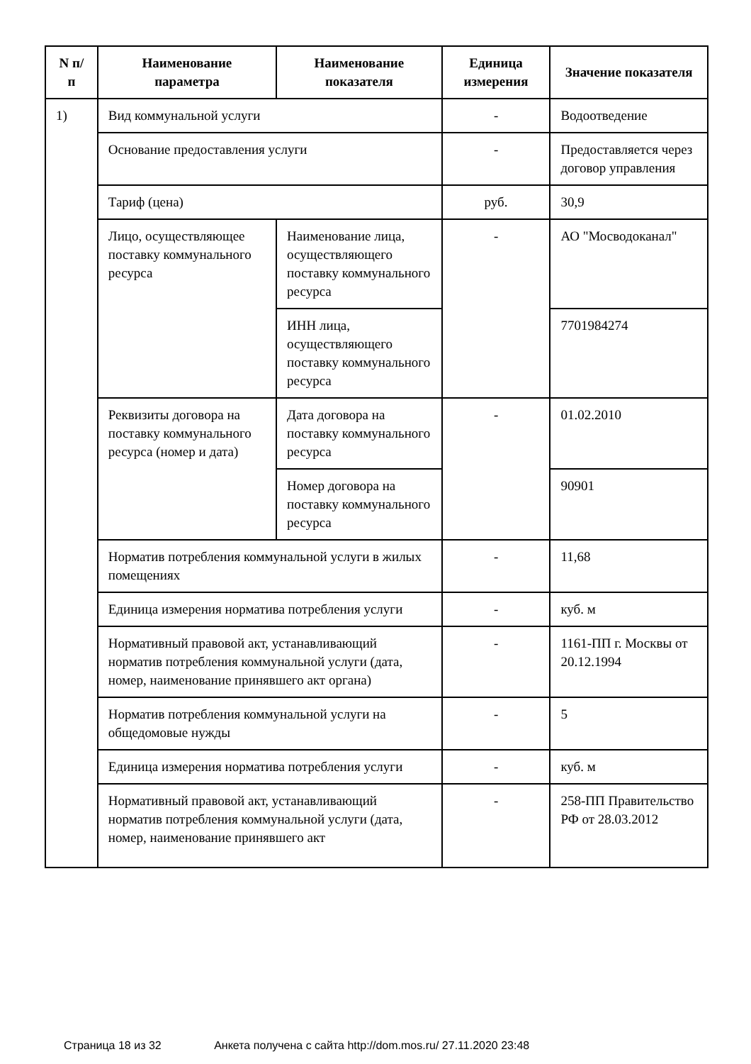| N п/п | Наименование параметра | Наименование показателя | Единица измерения | Значение показателя |
| --- | --- | --- | --- | --- |
| 1) | Вид коммунальной услуги | | - | Водоотведение |
| | Основание предоставления услуги | | - | Предоставляется через договор управления |
| | Тариф (цена) | | руб. | 30,9 |
| | Лицо, осуществляющее поставку коммунального ресурса | Наименование лица, осуществляющего поставку коммунального ресурса | - | АО "Мосводоканал" |
| | | ИНН лица, осуществляющего поставку коммунального ресурса | | 7701984274 |
| | Реквизиты договора на поставку коммунального ресурса (номер и дата) | Дата договора на поставку коммунального ресурса | - | 01.02.2010 |
| | | Номер договора на поставку коммунального ресурса | | 90901 |
| | Норматив потребления коммунальной услуги в жилых помещениях | | - | 11,68 |
| | Единица измерения норматива потребления услуги | | - | куб. м |
| | Нормативный правовой акт, устанавливающий норматив потребления коммунальной услуги (дата, номер, наименование принявшего акт органа) | | - | 1161-ПП г. Москвы от 20.12.1994 |
| | Норматив потребления коммунальной услуги на общедомовые нужды | | - | 5 |
| | Единица измерения норматива потребления услуги | | - | куб. м |
| | Нормативный правовой акт, устанавливающий норматив потребления коммунальной услуги (дата, номер, наименование принявшего акт | | - | 258-ПП Правительство РФ от 28.03.2012 |
Страница 18 из 32 Анкета получена с сайта http://dom.mos.ru/ 27.11.2020 23:48